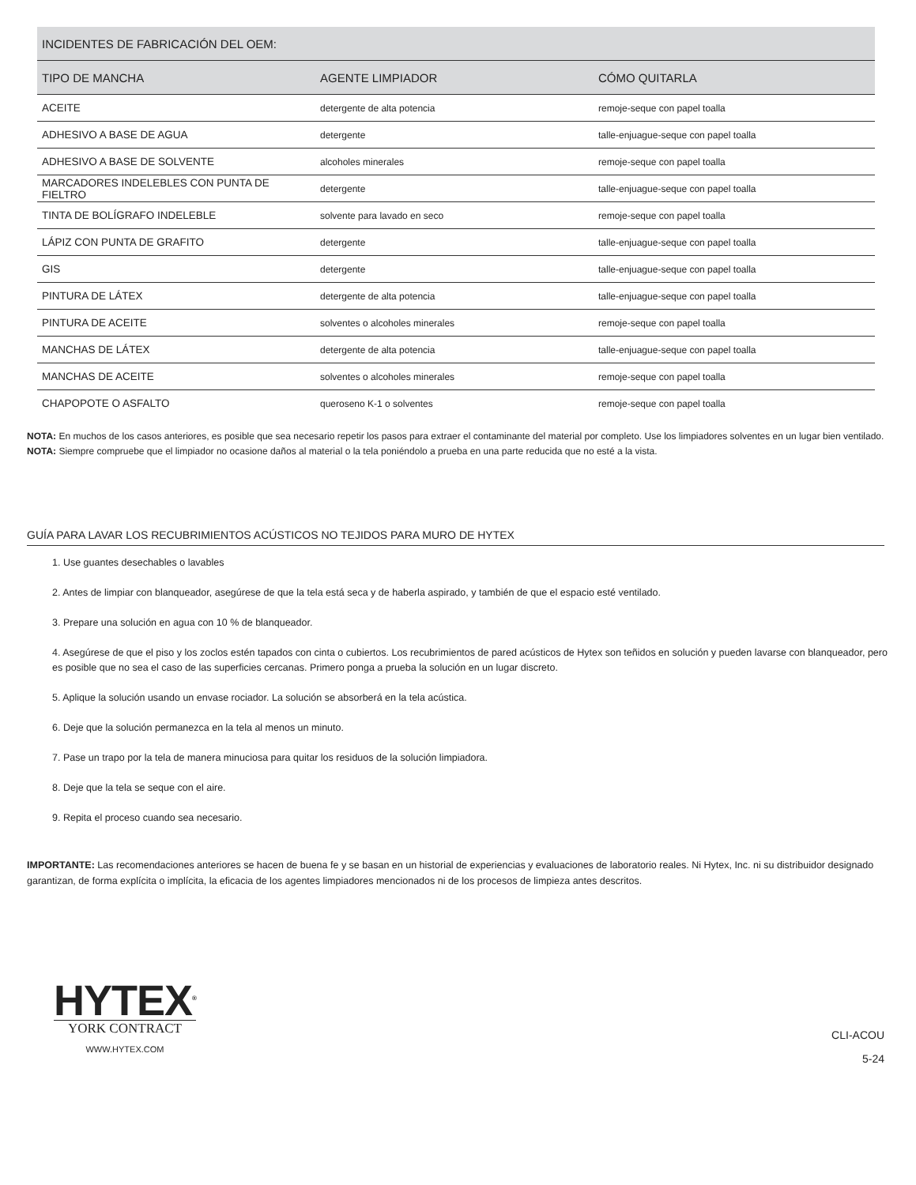| INCIDENTES DE FABRICACIÓN DEL OEM: | | |
| --- | --- | --- |
| TIPO DE MANCHA | AGENTE LIMPIADOR | CÓMO QUITARLA |
| ACEITE | detergente de alta potencia | remoje-seque con papel toalla |
| ADHESIVO A BASE DE AGUA | detergente | talle-enjuague-seque con papel toalla |
| ADHESIVO A BASE DE SOLVENTE | alcoholes minerales | remoje-seque con papel toalla |
| MARCADORES INDELEBLES CON PUNTA DE FIELTRO | detergente | talle-enjuague-seque con papel toalla |
| TINTA DE BOLÍGRAFO INDELEBLE | solvente para lavado en seco | remoje-seque con papel toalla |
| LÁPIZ CON PUNTA DE GRAFITO | detergente | talle-enjuague-seque con papel toalla |
| GIS | detergente | talle-enjuague-seque con papel toalla |
| PINTURA DE LÁTEX | detergente de alta potencia | talle-enjuague-seque con papel toalla |
| PINTURA DE ACEITE | solventes o alcoholes minerales | remoje-seque con papel toalla |
| MANCHAS DE LÁTEX | detergente de alta potencia | talle-enjuague-seque con papel toalla |
| MANCHAS DE ACEITE | solventes o alcoholes minerales | remoje-seque con papel toalla |
| CHAPOPOTE O ASFALTO | queroseno K-1 o solventes | remoje-seque con papel toalla |
NOTA: En muchos de los casos anteriores, es posible que sea necesario repetir los pasos para extraer el contaminante del material por completo. Use los limpiadores solventes en un lugar bien ventilado.
NOTA: Siempre compruebe que el limpiador no ocasione daños al material o la tela poniéndolo a prueba en una parte reducida que no esté a la vista.
GUÍA PARA LAVAR LOS RECUBRIMIENTOS ACÚSTICOS NO TEJIDOS PARA MURO DE HYTEX
1. Use guantes desechables o lavables
2. Antes de limpiar con blanqueador, asegúrese de que la tela está seca y de haberla aspirado, y también de que el espacio esté ventilado.
3. Prepare una solución en agua con 10 % de blanqueador.
4. Asegúrese de que el piso y los zoclos estén tapados con cinta o cubiertos. Los recubrimientos de pared acústicos de Hytex son teñidos en solución y pueden lavarse con blanqueador, pero es posible que no sea el caso de las superficies cercanas. Primero ponga a prueba la solución en un lugar discreto.
5. Aplique la solución usando un envase rociador. La solución se absorberá en la tela acústica.
6. Deje que la solución permanezca en la tela al menos un minuto.
7. Pase un trapo por la tela de manera minuciosa para quitar los residuos de la solución limpiadora.
8. Deje que la tela se seque con el aire.
9. Repita el proceso cuando sea necesario.
IMPORTANTE: Las recomendaciones anteriores se hacen de buena fe y se basan en un historial de experiencias y evaluaciones de laboratorio reales. Ni Hytex, Inc. ni su distribuidor designado garantizan, de forma explícita o implícita, la eficacia de los agentes limpiadores mencionados ni de los procesos de limpieza antes descritos.
HYTEX<sup>®</sup>
YORK CONTRACT
WWW.HYTEX.COM
CLI-ACOU
5-24